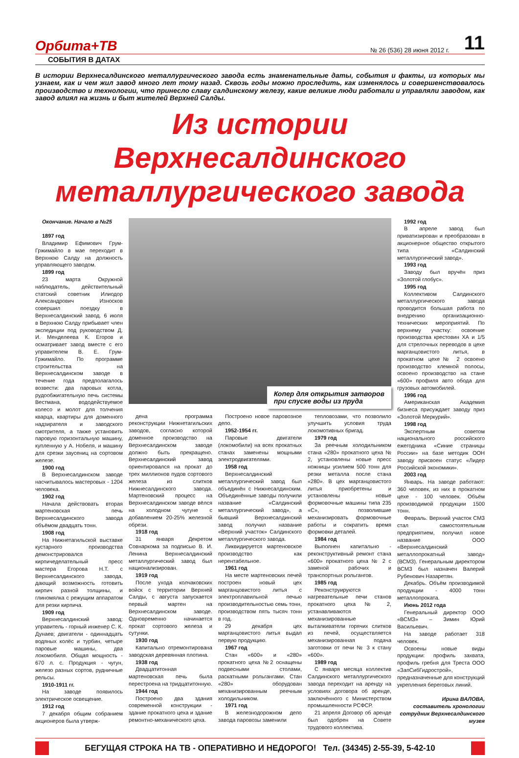Орбита+ТВ
№ 26 (536) 28 июня 2012 г.
11
СОБЫТИЯ В ДАТАХ
В истории Верхнесалдинского металлургического завода есть знаменательные даты, события и факты, из которых мы узнаем, как и чем жил завод много лет тому назад. Сквозь годы можно проследить, как изменялось и совершенствовалось производство и технологии, что принесло славу салдинскому железу, какие великие люди работали и управляли заводом, как завод влиял на жизнь и быт жителей Верхней Салды.
Из истории Верхнесалдинского металлургического завода
Окончание. Начало в №25
1897 год
Владимир Ефимович Грум-Гржимайло в мае переходит в Верхнюю Салду на должность управляющего заводом.
1899 год
23 марта Окружной наблюдатель, действительный статский советник Илиодор Александрович Износков совершил поездку в Верхнесалдинский завод. 6 июля в Верхнюю Салду прибывает член экспедиции под руководством Д. И. Менделеева К. Егоров и осматривает завод вместе с его управителем В. Е. Грум-Гржимайло. По программе строительства на Верхнесалдинском заводе в течение года предполагалось возвести: два паровых котла, рудообжигательную печь системы Вестмана, вододействуемое колесо и молот для толчения кварца, квартиры для доменного надзирателя и заводского смотрителя, а также установить паровую горизонтальную машину, купленную у А. Нобеля, и машину для срезки заусениц на сортовом железе.
1900 год
В Верхнесалдинском заводе насчитывалось мастеровых - 1204 человека.
1902 год
Начала действовать вторая мартеновская печь Верхнесалдинского завода объёмом двадцать тонн.
1908 год
На Нижнетагильской выставке кустарного производства демонстрировался кирпичеделательный пресс мастера Егорова Н.Т. с Верхнесалдинского завода, дающий возможность готовить кирпич разной толщины, и глиномялка с режущим аппаратом для резки кирпича.
1909 год
Верхнесалдинский завод: управитель - горный инженер С. К. Дунаев; двигатели - одиннадцать водяных колёс и турбин, четыре паровые машины, два локомобиля. Общая мощность - 670 л. с. Продукция - чугун, железо разных сортов, рудничные рельсы.
1910-1911 гг.
На заводе появилось электрическое освещение.
1912 год
7 декабря общим собранием акционеров была утверж-
Копер для открытия затворов
при спуске воды из пруда
дена программа реконструкции Нижнетагильских заводов, согласно которой доменное производство на Верхнесалдинском заводе должно быть прекращено. Верхнесалдинский завод ориентировался на прокат до трех миллионов пудов сортового железа из слитков Нижнесалдинского завода. Мартеновский процесс на Верхнесалдинском заводе вёлся на холодном чугуне с добавлением 20-25% железной обрези.
1918 год
31 января Декретом Совнаркома за подписью В. И. Ленина Верхнесалдинский металлургический завод был национализирован.
1919 год
После ухода колчаковских войск с территории Верхней Салды, с августа запускается первый мартен на Верхнесалдинском заводе. Одновременно начинается прокат сортового железа и сутунки.
1930 год
Капитально отремонтирована заводская деревянная плотина.
1938 год
Двадцатитонная мартеновская печь была перестроена на тридцатитонную.
1944 год
Построено два здания современной конструкции - здание прокатного цеха и здание ремонтно-механического цеха.
Построено новое паровозное депо.
1952-1954 гг.
Паровые двигатели (локомобили) на всех прокатных станах заменены мощными электродвигателями.
1958 год
Верхнесалдинский металлургический завод был объединён с Нижнесалдинским. Объединённые заводы получили название «Салдинский металлургический завод», а бывший Верхнесалдинский завод получил название «Верхний участок» Салдинского металлургического завода.
Ликвидируется мартеновское производство как нерентабельное.
1961 год
На месте мартеновских печей построен новый цех марганцовистого литья с электроплавильной печью производительностью семь тонн, производством пять тысяч тонн в год.
29 декабря цех марганцовистого литья выдал первую продукцию.
1967 год
Стан «600» и «280» прокатного цеха №2 оснащены подвесными столами, раскатными рольгангами. Стан «280» оборудован механизированным реечным холодильником.
1971 год
В железнодорожном депо завода паровозы заменили
тепловозами, что позволило улучшить условия труда локомотивных бригад.
1979 год
За реечным холодильником стана «280» прокатного цеха № 2, установлены новые пресс ножницы усилием 500 тонн для резки металла после стана «280». В цех марганцовистого литья приобретены и установлены новые формовочные машины типа 235 «С», позволившие механизировать формовочные работы и сократить время формовки деталей.
1984 год
Выполнен капитально - реконструктивный ремонт стана «600» прокатного цеха № 2 с заменой рабочих и транспортных рольгангов.
1985 год
Реконструируются нагревательные печи станов прокатного цеха № 2, устанавливаются механизированные выталкиватели горячих слитков из печей, осуществляется механизированная подача заготовки от печи № 3 к стану «600».
1989 год
С января месяца коллектив Салдинского металлургического завода переходит на аренду на условиях договора об аренде, заключённого с Министерством промышленности РСФСР.
21 апреля Договор об аренде был одобрен на Совете трудового коллектива.
1992 год
В апреле завод был приватизирован и преобразован в акционерное общество открытого типа «Салдинский металлургический завод».
1993 год
Заводу был вручён приз «Золотой глобус».
1995 год
Коллективом Салдинского металлургического завода проводится большая работа по внедрению организационно-технических мероприятий. По верхнему участку: освоение производства крестовин ХА и 1/5 для стрелочных переводов в цехе марганцовистого литья, в прокатном цехе№ 2 освоено производство клемной полосы, освоено производство на стане «600» профиля авто обода для грузовых автомобилей.
1996 год
Американская Академия бизнеса присуждает заводу приз «Золотой Меркурий».
1998 год
Экспертным советом национального российского ежегодника «Синие страницы России» на базе методик ООН заводу присвоен статус «Лидер Российской экономики».
2003 год
Январь. На заводе работают: 360 человек, из них в прокатном цехе - 100 человек. Объём производимой продукции 1500 тонн.
Февраль. Верхний участок СМЗ стал самостоятельным предприятием, получил новое название ООО «Верхнесалдинский металлопрокатный завод» (ВСМЗ). Генеральным директором ВСМЗ был назначен Валерий Рубенович Назаретян.
Декабрь. Объём производимой продукции - 4000 тонн металлопроката.
Июнь 2012 года
Генеральный директор ООО «ВСМЗ» – Зимин Юрий Васильевич.
На заводе работает 318 человек.
Освоены новые виды продукции: профиль захвата, профиль гребня для Треста ООО «ЗапСибГидрострой», предназначенные для конструкций укрепления береговых линий.
Ирина ВАЛОВА,
составитель хронологии
сотрудник Верхнесалдинского музея
БЕГУЩАЯ СТРОКА НА ТВ - ОПЕРАТИВНО И НЕДОРОГО! Тел. (34345) 2-55-39, 5-42-10